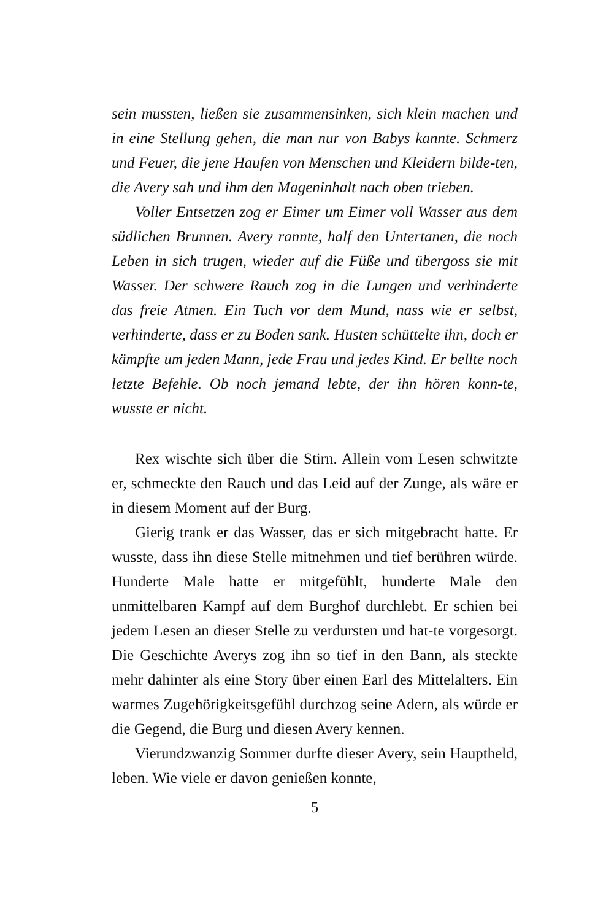sein mussten, ließen sie zusammensinken, sich klein machen und in eine Stellung gehen, die man nur von Babys kannte. Schmerz und Feuer, die jene Haufen von Menschen und Kleidern bilde-ten, die Avery sah und ihm den Mageninhalt nach oben trieben.
Voller Entsetzen zog er Eimer um Eimer voll Wasser aus dem südlichen Brunnen. Avery rannte, half den Untertanen, die noch Leben in sich trugen, wieder auf die Füße und übergoss sie mit Wasser. Der schwere Rauch zog in die Lungen und verhinderte das freie Atmen. Ein Tuch vor dem Mund, nass wie er selbst, verhinderte, dass er zu Boden sank. Husten schüttelte ihn, doch er kämpfte um jeden Mann, jede Frau und jedes Kind. Er bellte noch letzte Befehle. Ob noch jemand lebte, der ihn hören konn-te, wusste er nicht.
Rex wischte sich über die Stirn. Allein vom Lesen schwitzte er, schmeckte den Rauch und das Leid auf der Zunge, als wäre er in diesem Moment auf der Burg.
Gierig trank er das Wasser, das er sich mitgebracht hatte. Er wusste, dass ihn diese Stelle mitnehmen und tief berühren würde. Hunderte Male hatte er mitgefühlt, hunderte Male den unmittelbaren Kampf auf dem Burghof durchlebt. Er schien bei jedem Lesen an dieser Stelle zu verdursten und hat-te vorgesorgt. Die Geschichte Averys zog ihn so tief in den Bann, als steckte mehr dahinter als eine Story über einen Earl des Mittelalters. Ein warmes Zugehörigkeitsgefühl durchzog seine Adern, als würde er die Gegend, die Burg und diesen Avery kennen.
Vierundzwanzig Sommer durfte dieser Avery, sein Hauptheld, leben. Wie viele er davon genießen konnte,
5